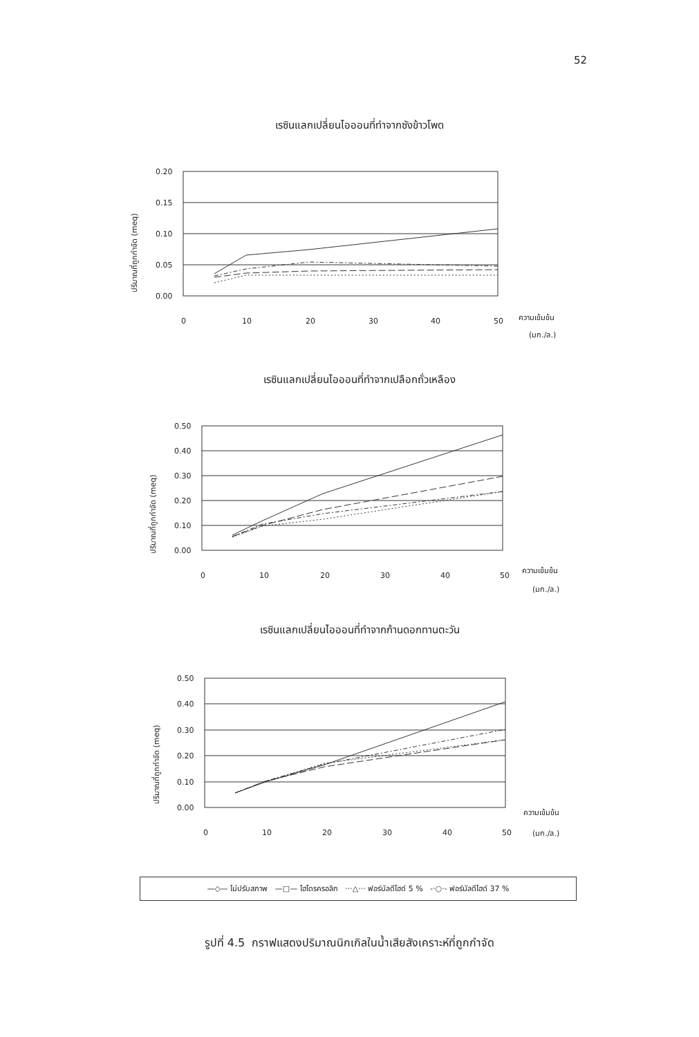52
เรซินแลกเปลี่ยนไอออนที่ทำจากซังข้าวโพด
ปริมาณที่ถูกกำจัด (meq)
0.20
0.15
0.10
0.05
0.00
0
10
20
30
40
50
ความเข้มข้น
(มก./ล.)
เรซินแลกเปลี่ยนไอออนที่ทำจากเปลือกถั่วเหลือง
ปริมาณที่ถูกกำจัด (meq)
0.50
0.40
0.30
0.20
0.10
0.00
0
10
20
30
40
50
ความเข้มข้น
(มก./ล.)
เรซินแลกเปลี่ยนไอออนที่ทำจากก้านดอกทานตะวัน
ปริมาณที่ถูกกำจัด (meq)
0.50
0.40
0.30
0.20
0.10
0.00
0
10
20
30
40
50
ความเข้มข้น
(มก./ล.)
—◇— ไม่ปรับสภาพ —□— ไฮโดรครอลิก ···△··· ฟอร์มัลดีไฮด์ 5 % -·○·- ฟอร์มัลดีไฮด์ 37 %
รูปที่ 4.5 กราฟแสดงปริมาณนิกเกิลในน้ำเสียสังเคราะห์ที่ถูกกำจัด